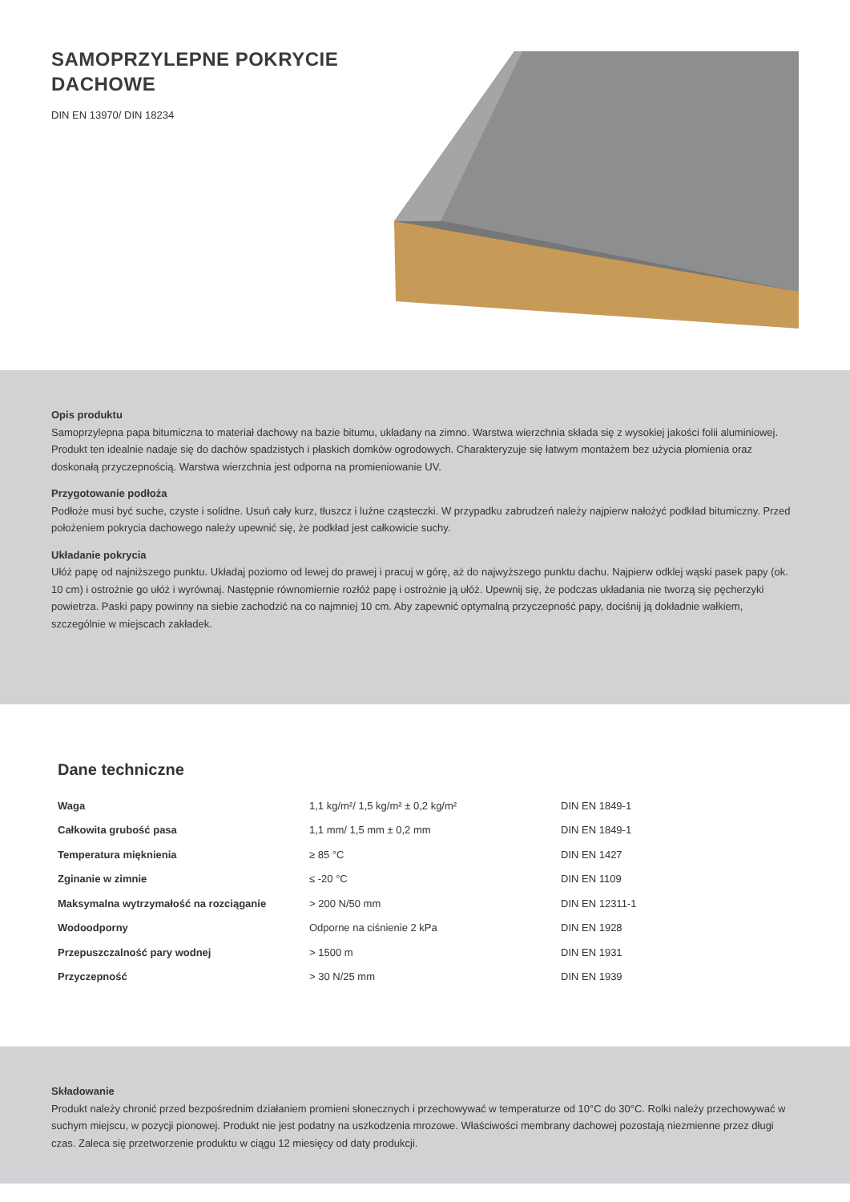SAMOPRZYLEPNE POKRYCIE
DACHOWE
DIN EN 13970/ DIN 18234
Opis produktu
Samoprzylepna papa bitumiczna to materiał dachowy na bazie bitumu, układany na zimno. Warstwa wierzchnia składa się z wysokiej jakości folii aluminiowej. Produkt ten idealnie nadaje się do dachów spadzistych i płaskich domków ogrodowych. Charakteryzuje się łatwym montażem bez użycia płomienia oraz doskonałą przyczepnością. Warstwa wierzchnia jest odporna na promieniowanie UV.
Przygotowanie podłoża
Podłoże musi być suche, czyste i solidne. Usuń cały kurz, tłuszcz i luźne cząsteczki. W przypadku zabrudzeń należy najpierw nałożyć podkład bitumiczny. Przed położeniem pokrycia dachowego należy upewnić się, że podkład jest całkowicie suchy.
Układanie pokrycia
Ułóż papę od najniższego punktu. Układaj poziomo od lewej do prawej i pracuj w górę, aż do najwyższego punktu dachu. Najpierw odklej wąski pasek papy (ok. 10 cm) i ostrożnie go ułóż i wyrównaj. Następnie równomiernie rozłóż papę i ostrożnie ją ułóż. Upewnij się, że podczas układania nie tworzą się pęcherzyki powietrza. Paski papy powinny na siebie zachodzić na co najmniej 10 cm. Aby zapewnić optymalną przyczepność papy, dociśnij ją dokładnie wałkiem, szczególnie w miejscach zakładek.
Dane techniczne
| Waga | 1,1 kg/m²/ 1,5 kg/m² ± 0,2 kg/m² | DIN EN 1849-1 |
| Całkowita grubość pasa | 1,1 mm/ 1,5 mm ± 0,2 mm | DIN EN 1849-1 |
| Temperatura mięknienia | ≥ 85 °C | DIN EN 1427 |
| Zginanie w zimnie | ≤ -20 °C | DIN EN 1109 |
| Maksymalna wytrzymałość na rozciąganie | > 200 N/50 mm | DIN EN 12311-1 |
| Wodoodporny | Odporne na ciśnienie 2 kPa | DIN EN 1928 |
| Przepuszczalność pary wodnej | > 1500 m | DIN EN 1931 |
| Przyczepność | > 30 N/25 mm | DIN EN 1939 |
Składowanie
Produkt należy chronić przed bezpośrednim działaniem promieni słonecznych i przechowywać w temperaturze od 10°C do 30°C. Rolki należy przechowywać w suchym miejscu, w pozycji pionowej. Produkt nie jest podatny na uszkodzenia mrozowe. Właściwości membrany dachowej pozostają niezmienne przez długi czas. Zaleca się przetworzenie produktu w ciągu 12 miesięcy od daty produkcji.